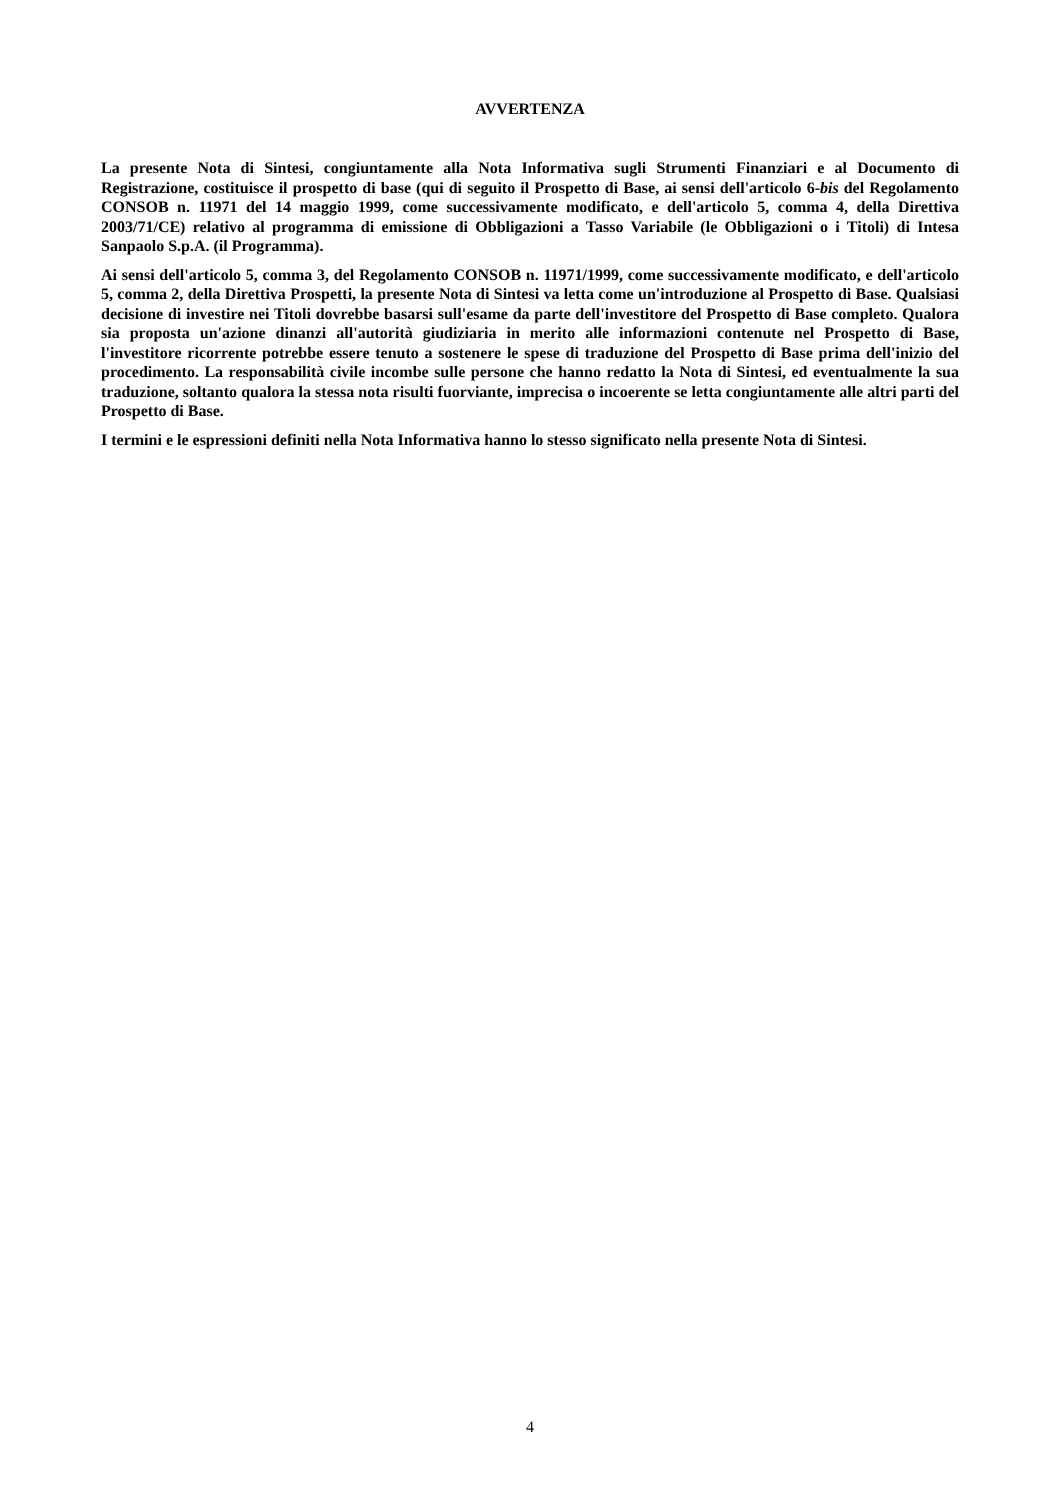AVVERTENZA
La presente Nota di Sintesi, congiuntamente alla Nota Informativa sugli Strumenti Finanziari e al Documento di Registrazione, costituisce il prospetto di base (qui di seguito il Prospetto di Base, ai sensi dell'articolo 6-bis del Regolamento CONSOB n. 11971 del 14 maggio 1999, come successivamente modificato, e dell'articolo 5, comma 4, della Direttiva 2003/71/CE) relativo al programma di emissione di Obbligazioni a Tasso Variabile (le Obbligazioni o i Titoli) di Intesa Sanpaolo S.p.A. (il Programma).
Ai sensi dell'articolo 5, comma 3, del Regolamento CONSOB n. 11971/1999, come successivamente modificato, e dell'articolo 5, comma 2, della Direttiva Prospetti, la presente Nota di Sintesi va letta come un'introduzione al Prospetto di Base. Qualsiasi decisione di investire nei Titoli dovrebbe basarsi sull'esame da parte dell'investitore del Prospetto di Base completo. Qualora sia proposta un'azione dinanzi all'autorità giudiziaria in merito alle informazioni contenute nel Prospetto di Base, l'investitore ricorrente potrebbe essere tenuto a sostenere le spese di traduzione del Prospetto di Base prima dell'inizio del procedimento. La responsabilità civile incombe sulle persone che hanno redatto la Nota di Sintesi, ed eventualmente la sua traduzione, soltanto qualora la stessa nota risulti fuorviante, imprecisa o incoerente se letta congiuntamente alle altri parti del Prospetto di Base.
I termini e le espressioni definiti nella Nota Informativa hanno lo stesso significato nella presente Nota di Sintesi.
4